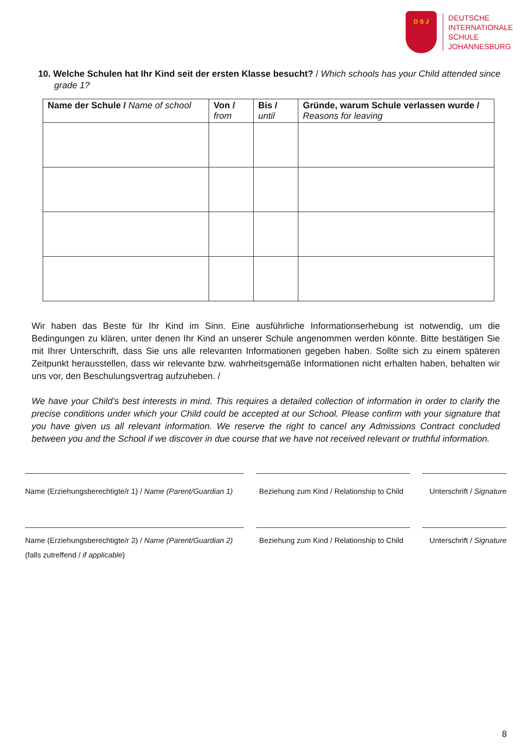D S J
DEUTSCHE
INTERNATIONALE
SCHULE
JOHANNESBURG
10. Welche Schulen hat Ihr Kind seit der ersten Klasse besucht? / Which schools has your Child attended since grade 1?
| Name der Schule / Name of school | Von / from | Bis / until | Gründe, warum Schule verlassen wurde / Reasons for leaving |
| --- | --- | --- | --- |
Wir haben das Beste für Ihr Kind im Sinn. Eine ausführliche Informationserhebung ist notwendig, um die Bedingungen zu klären, unter denen Ihr Kind an unserer Schule angenommen werden könnte. Bitte bestätigen Sie mit Ihrer Unterschrift, dass Sie uns alle relevanten Informationen gegeben haben. Sollte sich zu einem späteren Zeitpunkt herausstellen, dass wir relevante bzw. wahrheitsgemäße Informationen nicht erhalten haben, behalten wir uns vor, den Beschulungsvertrag aufzuheben. /
We have your Child’s best interests in mind. This requires a detailed collection of information in order to clarify the precise conditions under which your Child could be accepted at our School. Please confirm with your signature that you have given us all relevant information. We reserve the right to cancel any Admissions Contract concluded between you and the School if we discover in due course that we have not received relevant or truthful information.
Name (Erziehungsberechtigte/r 1) / Name (Parent/Guardian 1) Beziehung zum Kind / Relationship to Child Unterschrift / Signature
Name (Erziehungsberechtigte/r 2) / Name (Parent/Guardian 2) Beziehung zum Kind / Relationship to Child Unterschrift / Signature
(falls zutreffend / if applicable)
8